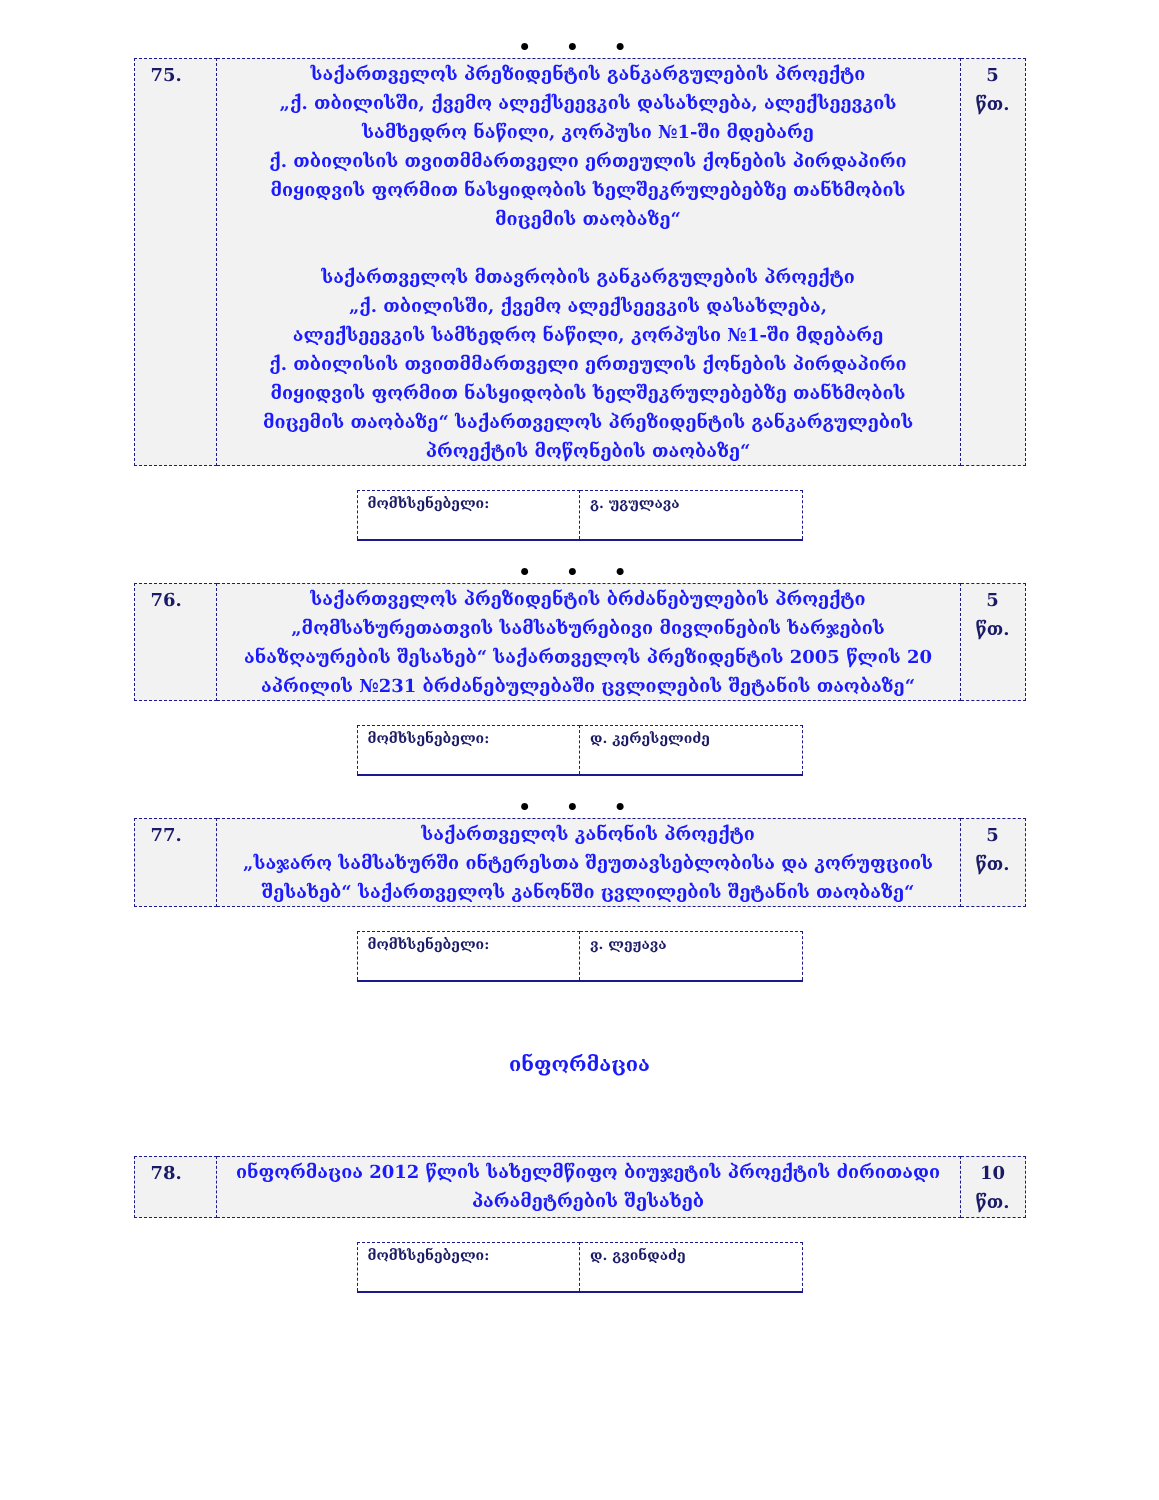• • •
| 75. | საქართველოს პრეზიდენტის განკარგულების პროექტი „ქ. თბილისში, ქვემო ალექსეევკის დასახლება, ალექსეევკის სამხედრო ნაწილი, კორპუსი №1-ში მდებარე ქ. თბილისის თვითმმართველი ერთეულის ქონების პირდაპირი მიყიდვის ფორმით ნასყიდობის ხელშეკრულებებზე თანხმობის მიცემის თაობაზე“ საქართველოს მთავრობის განკარგულების პროექტი „ქ. თბილისში, ქვემო ალექსეევკის დასახლება, ალექსეევკის სამხედრო ნაწილი, კორპუსი №1-ში მდებარე ქ. თბილისის თვითმმართველი ერთეულის ქონების პირდაპირი მიყიდვის ფორმით ნასყიდობის ხელშეკრულებებზე თანხმობის მიცემის თაობაზე“ საქართველოს პრეზიდენტის განკარგულების პროექტის მოწონების თაობაზე“ | 5 წთ. |
| მომხსენებელი: | გ. უგულავა |
• • •
| 76. | საქართველოს პრეზიდენტის ბრძანებულების პროექტი „მომსახურეთათვის სამსახურებივი მივლინების ხარჯების ანაზღაურების შესახებ“ საქართველოს პრეზიდენტის 2005 წლის 20 აპრილის №231 ბრძანებულებაში ცვლილების შეტანის თაობაზე“ | 5 წთ. |
| მომხსენებელი: | დ. კერესელიძე |
• • •
| 77. | საქართველოს კანონის პროექტი „საჯარო სამსახურში ინტერესთა შეუთავსებლობისა და კორუფციის შესახებ“ საქართველოს კანონში ცვლილების შეტანის თაობაზე“ | 5 წთ. |
| მომხსენებელი: | ვ. ლეჟავა |
ინფორმაცია
| 78. | ინფორმაცია 2012 წლის სახელმწიფო ბიუჯეტის პროექტის ძირითადი პარამეტრების შესახებ | 10 წთ. |
| მომხსენებელი: | დ. გვინდაძე |